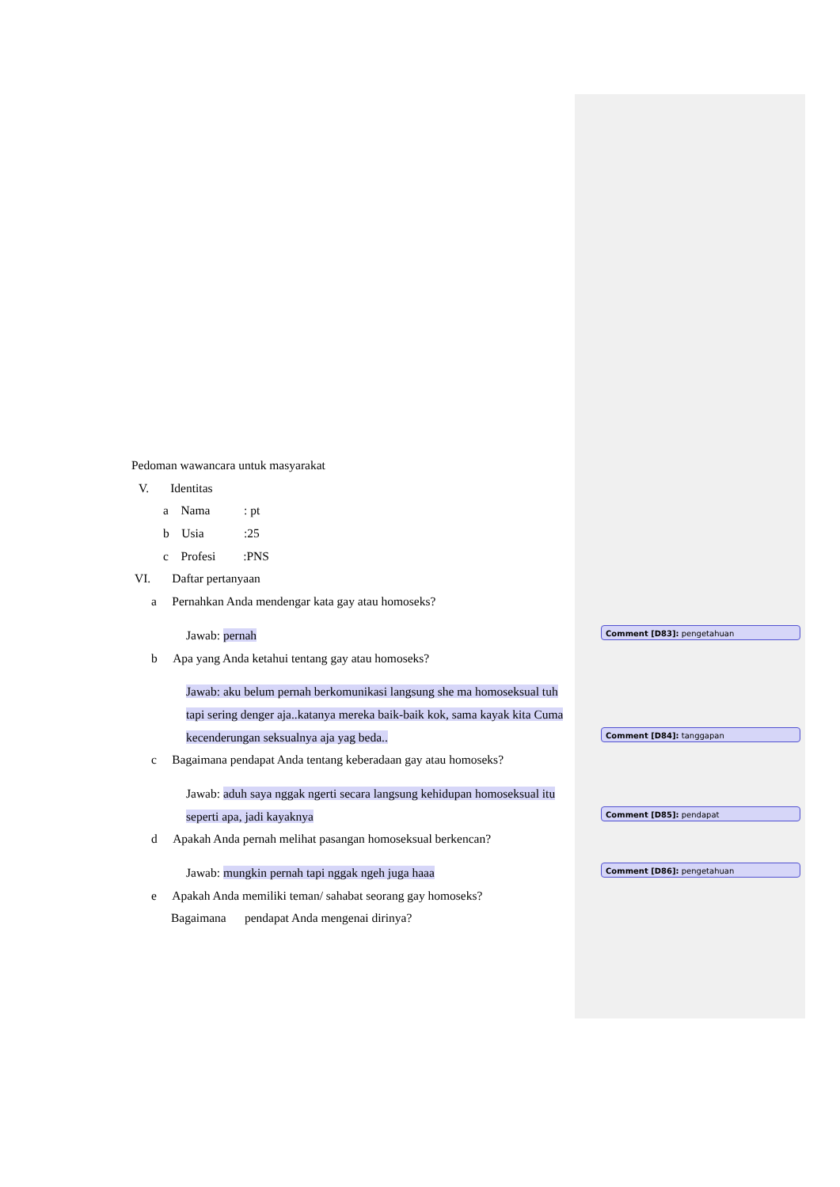Pedoman wawancara untuk masyarakat
V. Identitas
a Nama : pt
b Usia :25
c Profesi :PNS
VI. Daftar pertanyaan
a Pernahkan Anda mendengar kata gay atau homoseks?
Jawab: pernah
b Apa yang Anda ketahui tentang gay atau homoseks?
Jawab: aku belum pernah berkomunikasi langsung she ma homoseksual tuh tapi sering denger aja..katanya mereka baik-baik kok, sama kayak kita Cuma kecenderungan seksualnya aja yag beda..
c Bagaimana pendapat Anda tentang keberadaan gay atau homoseks?
Jawab: aduh saya nggak ngerti secara langsung kehidupan homoseksual itu seperti apa, jadi kayaknya
d Apakah Anda pernah melihat pasangan homoseksual berkencan?
Jawab: mungkin pernah tapi nggak ngeh juga haaa
e Apakah Anda memiliki teman/ sahabat seorang gay homoseks?
Bagaimana pendapat Anda mengenai dirinya?
Comment [D83]: pengetahuan
Comment [D84]: tanggapan
Comment [D85]: pendapat
Comment [D86]: pengetahuan